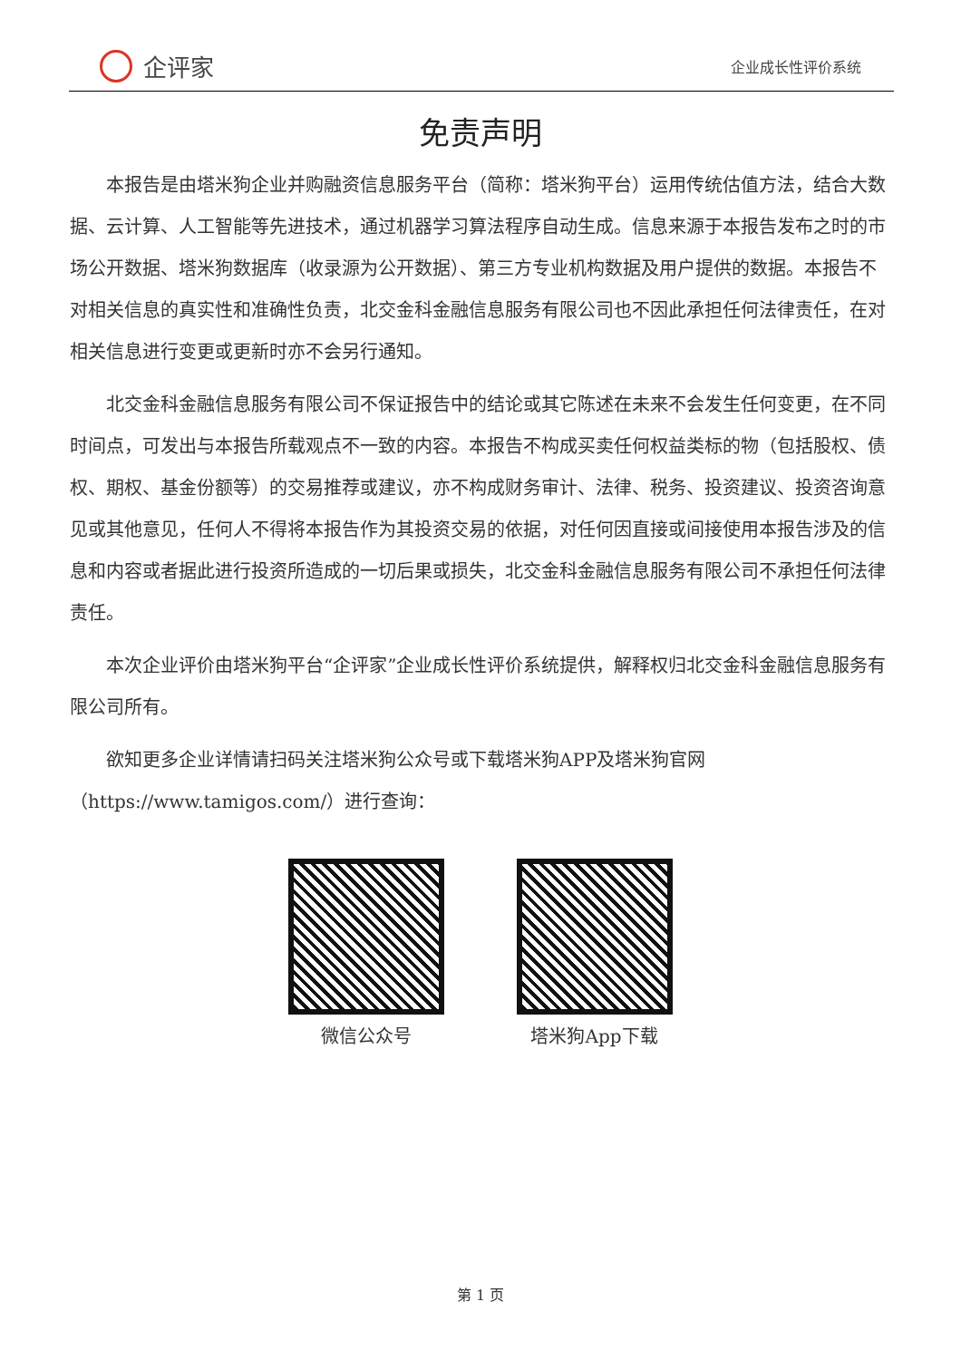企评家
企业成长性评价系统
免责声明
本报告是由塔米狗企业并购融资信息服务平台（简称：塔米狗平台）运用传统估值方法，结合大数据、云计算、人工智能等先进技术，通过机器学习算法程序自动生成。信息来源于本报告发布之时的市场公开数据、塔米狗数据库（收录源为公开数据）、第三方专业机构数据及用户提供的数据。本报告不对相关信息的真实性和准确性负责，北交金科金融信息服务有限公司也不因此承担任何法律责任，在对相关信息进行变更或更新时亦不会另行通知。
北交金科金融信息服务有限公司不保证报告中的结论或其它陈述在未来不会发生任何变更，在不同时间点，可发出与本报告所载观点不一致的内容。本报告不构成买卖任何权益类标的物（包括股权、债权、期权、基金份额等）的交易推荐或建议，亦不构成财务审计、法律、税务、投资建议、投资咨询意见或其他意见，任何人不得将本报告作为其投资交易的依据，对任何因直接或间接使用本报告涉及的信息和内容或者据此进行投资所造成的一切后果或损失，北交金科金融信息服务有限公司不承担任何法律责任。
本次企业评价由塔米狗平台“企评家”企业成长性评价系统提供，解释权归北交金科金融信息服务有限公司所有。
欲知更多企业详情请扫码关注塔米狗公众号或下载塔米狗APP及塔米狗官网（https://www.tamigos.com/）进行查询：
微信公众号 塔米狗App下载
第 1 页